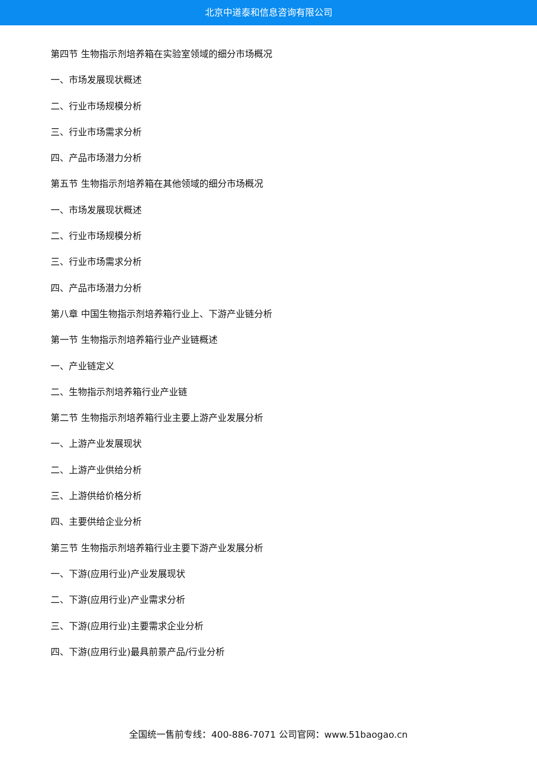北京中道泰和信息咨询有限公司
第四节 生物指示剂培养箱在实验室领域的细分市场概况
一、市场发展现状概述
二、行业市场规模分析
三、行业市场需求分析
四、产品市场潜力分析
第五节 生物指示剂培养箱在其他领域的细分市场概况
一、市场发展现状概述
二、行业市场规模分析
三、行业市场需求分析
四、产品市场潜力分析
第八章 中国生物指示剂培养箱行业上、下游产业链分析
第一节 生物指示剂培养箱行业产业链概述
一、产业链定义
二、生物指示剂培养箱行业产业链
第二节 生物指示剂培养箱行业主要上游产业发展分析
一、上游产业发展现状
二、上游产业供给分析
三、上游供给价格分析
四、主要供给企业分析
第三节 生物指示剂培养箱行业主要下游产业发展分析
一、下游(应用行业)产业发展现状
二、下游(应用行业)产业需求分析
三、下游(应用行业)主要需求企业分析
四、下游(应用行业)最具前景产品/行业分析
全国统一售前专线：400-886-7071 公司官网：www.51baogao.cn